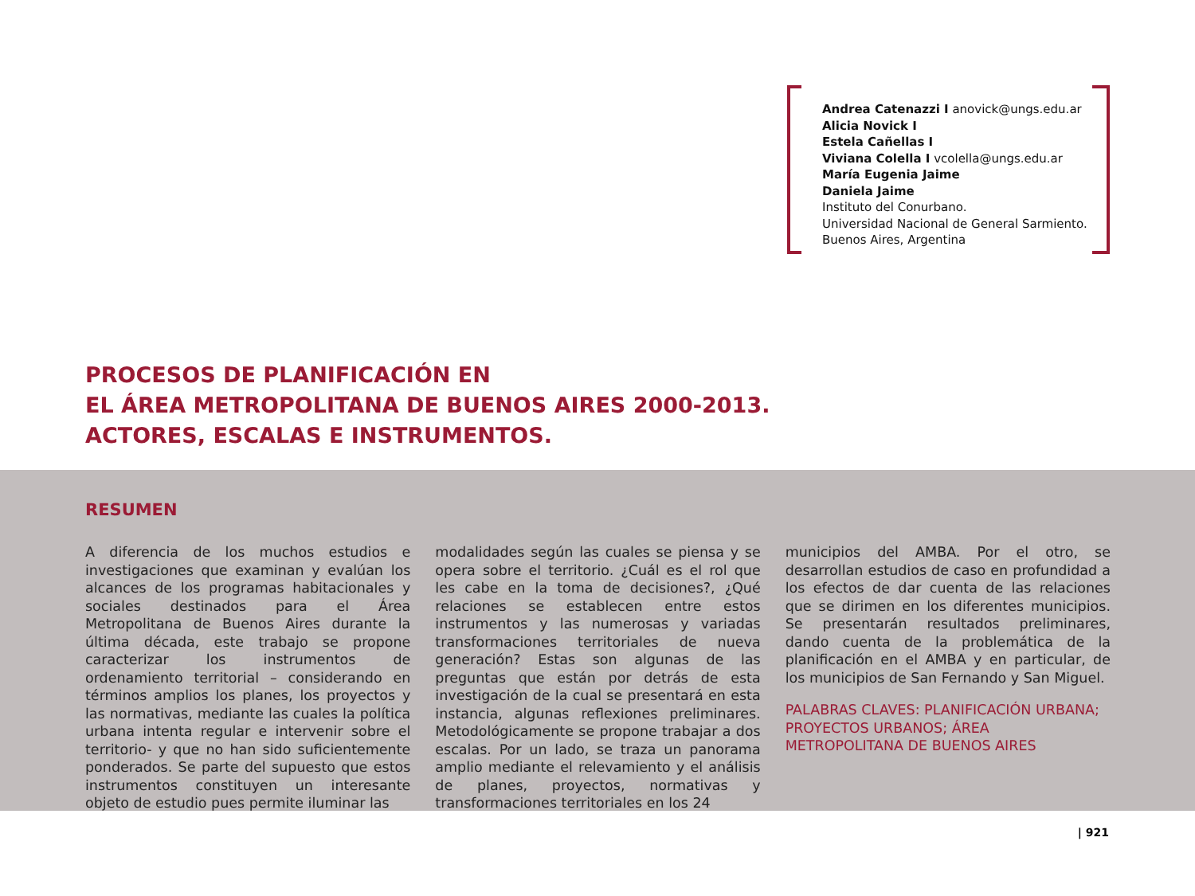Andrea Catenazzi I anovick@ungs.edu.ar
Alicia Novick I
Estela Cañellas I
Viviana Colella I vcolella@ungs.edu.ar
María Eugenia Jaime
Daniela Jaime
Instituto del Conurbano.
Universidad Nacional de General Sarmiento.
Buenos Aires, Argentina
PROCESOS DE PLANIFICACIÓN EN
EL ÁREA METROPOLITANA DE BUENOS AIRES 2000-2013.
ACTORES, ESCALAS E INSTRUMENTOS.
RESUMEN
A diferencia de los muchos estudios e investigaciones que examinan y evalúan los alcances de los programas habitacionales y sociales destinados para el Área Metropolitana de Buenos Aires durante la última década, este trabajo se propone caracterizar los instrumentos de ordenamiento territorial – considerando en términos amplios los planes, los proyectos y las normativas, mediante las cuales la política urbana intenta regular e intervenir sobre el territorio- y que no han sido suficientemente ponderados. Se parte del supuesto que estos instrumentos constituyen un interesante objeto de estudio pues permite iluminar las
modalidades según las cuales se piensa y se opera sobre el territorio. ¿Cuál es el rol que les cabe en la toma de decisiones?, ¿Qué relaciones se establecen entre estos instrumentos y las numerosas y variadas transformaciones territoriales de nueva generación? Estas son algunas de las preguntas que están por detrás de esta investigación de la cual se presentará en esta instancia, algunas reflexiones preliminares. Metodológicamente se propone trabajar a dos escalas. Por un lado, se traza un panorama amplio mediante el relevamiento y el análisis de planes, proyectos, normativas y transformaciones territoriales en los 24
municipios del AMBA. Por el otro, se desarrollan estudios de caso en profundidad a los efectos de dar cuenta de las relaciones que se dirimen en los diferentes municipios. Se presentarán resultados preliminares, dando cuenta de la problemática de la planificación en el AMBA y en particular, de los municipios de San Fernando y San Miguel.
PALABRAS CLAVES: PLANIFICACIÓN URBANA; PROYECTOS URBANOS; ÁREA METROPOLITANA DE BUENOS AIRES
| 921